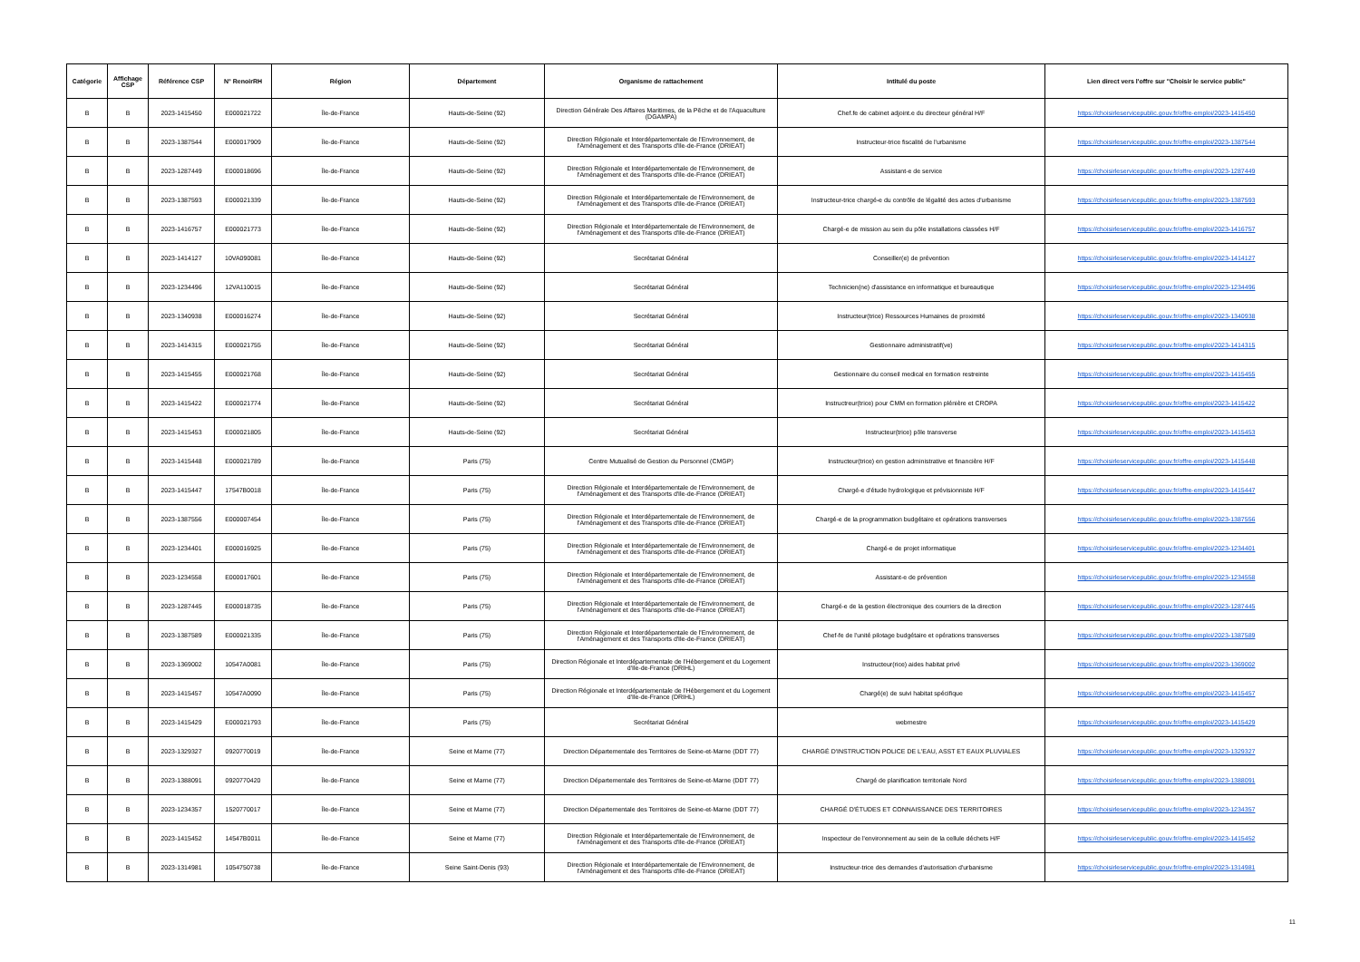| Catégorie | Affichage CSP | Référence CSP | N° RenoirRH | Région | Département | Organisme de rattachement | Intitulé du poste | Lien direct vers l'offre sur "Choisir le service public" |
| --- | --- | --- | --- | --- | --- | --- | --- | --- |
| B | B | 2023-1415450 | E000021722 | Île-de-France | Hauts-de-Seine (92) | Direction Générale Des Affaires Maritimes, de la Pêche et de l'Aquaculture (DGAMPA) | Chef.fe de cabinet adjoint.e du directeur général H/F | https://choisirleservicepublic.gouv.fr/offre-emploi/2023-1415450 |
| B | B | 2023-1387544 | E000017909 | Île-de-France | Hauts-de-Seine (92) | Direction Régionale et Interdépartementale de l'Environnement, de l'Aménagement et des Transports d'Ile-de-France (DRIEAT) | Instructeur-trice fiscalité de l'urbanisme | https://choisirleservicepublic.gouv.fr/offre-emploi/2023-1387544 |
| B | B | 2023-1287449 | E000018696 | Île-de-France | Hauts-de-Seine (92) | Direction Régionale et Interdépartementale de l'Environnement, de l'Aménagement et des Transports d'Ile-de-France (DRIEAT) | Assistant-e de service | https://choisirleservicepublic.gouv.fr/offre-emploi/2023-1287449 |
| B | B | 2023-1387593 | E000021339 | Île-de-France | Hauts-de-Seine (92) | Direction Régionale et Interdépartementale de l'Environnement, de l'Aménagement et des Transports d'Ile-de-France (DRIEAT) | Instructeur-trice chargé-e du contrôle de légalité des actes d'urbanisme | https://choisirleservicepublic.gouv.fr/offre-emploi/2023-1387593 |
| B | B | 2023-1416757 | E000021773 | Île-de-France | Hauts-de-Seine (92) | Direction Régionale et Interdépartementale de l'Environnement, de l'Aménagement et des Transports d'Ile-de-France (DRIEAT) | Chargé-e de mission au sein du pôle installations classées H/F | https://choisirleservicepublic.gouv.fr/offre-emploi/2023-1416757 |
| B | B | 2023-1414127 | 10VA090081 | Île-de-France | Hauts-de-Seine (92) | Secrétariat Général | Conseiller(e) de prévention | https://choisirleservicepublic.gouv.fr/offre-emploi/2023-1414127 |
| B | B | 2023-1234496 | 12VA110015 | Île-de-France | Hauts-de-Seine (92) | Secrétariat Général | Technicien(ne) d'assistance en informatique et bureautique | https://choisirleservicepublic.gouv.fr/offre-emploi/2023-1234496 |
| B | B | 2023-1340938 | E000016274 | Île-de-France | Hauts-de-Seine (92) | Secrétariat Général | Instructeur(trice) Ressources Humaines de proximité | https://choisirleservicepublic.gouv.fr/offre-emploi/2023-1340938 |
| B | B | 2023-1414315 | E000021755 | Île-de-France | Hauts-de-Seine (92) | Secrétariat Général | Gestionnaire administratif(ve) | https://choisirleservicepublic.gouv.fr/offre-emploi/2023-1414315 |
| B | B | 2023-1415455 | E000021768 | Île-de-France | Hauts-de-Seine (92) | Secrétariat Général | Gestionnaire du conseil medical en formation restreinte | https://choisirleservicepublic.gouv.fr/offre-emploi/2023-1415455 |
| B | B | 2023-1415422 | E000021774 | Île-de-France | Hauts-de-Seine (92) | Secrétariat Général | Instructreur(trice) pour CMM en formation plénière et CROPA | https://choisirleservicepublic.gouv.fr/offre-emploi/2023-1415422 |
| B | B | 2023-1415453 | E000021805 | Île-de-France | Hauts-de-Seine (92) | Secrétariat Général | Instructeur(trice) pôle transverse | https://choisirleservicepublic.gouv.fr/offre-emploi/2023-1415453 |
| B | B | 2023-1415448 | E000021789 | Île-de-France | Paris (75) | Centre Mutualisé de Gestion du Personnel (CMGP) | Instructeur(trice) en gestion administrative et financière H/F | https://choisirleservicepublic.gouv.fr/offre-emploi/2023-1415448 |
| B | B | 2023-1415447 | 17547B0018 | Île-de-France | Paris (75) | Direction Régionale et Interdépartementale de l'Environnement, de l'Aménagement et des Transports d'Ile-de-France (DRIEAT) | Chargé-e d'étude hydrologique et prévisionniste H/F | https://choisirleservicepublic.gouv.fr/offre-emploi/2023-1415447 |
| B | B | 2023-1387556 | E000007454 | Île-de-France | Paris (75) | Direction Régionale et Interdépartementale de l'Environnement, de l'Aménagement et des Transports d'Ile-de-France (DRIEAT) | Chargé-e de la programmation budgétaire et opérations transverses | https://choisirleservicepublic.gouv.fr/offre-emploi/2023-1387556 |
| B | B | 2023-1234401 | E000016925 | Île-de-France | Paris (75) | Direction Régionale et Interdépartementale de l'Environnement, de l'Aménagement et des Transports d'Ile-de-France (DRIEAT) | Chargé-e de projet informatique | https://choisirleservicepublic.gouv.fr/offre-emploi/2023-1234401 |
| B | B | 2023-1234558 | E000017601 | Île-de-France | Paris (75) | Direction Régionale et Interdépartementale de l'Environnement, de l'Aménagement et des Transports d'Ile-de-France (DRIEAT) | Assistant-e de prévention | https://choisirleservicepublic.gouv.fr/offre-emploi/2023-1234558 |
| B | B | 2023-1287445 | E000018735 | Île-de-France | Paris (75) | Direction Régionale et Interdépartementale de l'Environnement, de l'Aménagement et des Transports d'Ile-de-France (DRIEAT) | Chargé-e de la gestion électronique des courriers de la direction | https://choisirleservicepublic.gouv.fr/offre-emploi/2023-1287445 |
| B | B | 2023-1387589 | E000021335 | Île-de-France | Paris (75) | Direction Régionale et Interdépartementale de l'Environnement, de l'Aménagement et des Transports d'Ile-de-France (DRIEAT) | Chef-fe de l'unité pilotage budgétaire et opérations transverses | https://choisirleservicepublic.gouv.fr/offre-emploi/2023-1387589 |
| B | B | 2023-1369002 | 10547A0081 | Île-de-France | Paris (75) | Direction Régionale et Interdépartementale de l'Hébergement et du Logement d'Ile-de-France (DRIHL) | Instructeur(rice) aides habitat privé | https://choisirleservicepublic.gouv.fr/offre-emploi/2023-1369002 |
| B | B | 2023-1415457 | 10547A0090 | Île-de-France | Paris (75) | Direction Régionale et Interdépartementale de l'Hébergement et du Logement d'Ile-de-France (DRIHL) | Chargé(e) de suivi habitat spécifique | https://choisirleservicepublic.gouv.fr/offre-emploi/2023-1415457 |
| B | B | 2023-1415429 | E000021793 | Île-de-France | Paris (75) | Secrétariat Général | webmestre | https://choisirleservicepublic.gouv.fr/offre-emploi/2023-1415429 |
| B | B | 2023-1329327 | 0920770019 | Île-de-France | Seine et Marne (77) | Direction Départementale des Territoires de Seine-et-Marne (DDT 77) | CHARGÉ D'INSTRUCTION POLICE DE L'EAU, ASST ET EAUX PLUVIALES | https://choisirleservicepublic.gouv.fr/offre-emploi/2023-1329327 |
| B | B | 2023-1388091 | 0920770420 | Île-de-France | Seine et Marne (77) | Direction Départementale des Territoires de Seine-et-Marne (DDT 77) | Chargé de planification territoriale Nord | https://choisirleservicepublic.gouv.fr/offre-emploi/2023-1388091 |
| B | B | 2023-1234357 | 1520770017 | Île-de-France | Seine et Marne (77) | Direction Départementale des Territoires de Seine-et-Marne (DDT 77) | CHARGÉ D'ÉTUDES ET CONNAISSANCE DES TERRITOIRES | https://choisirleservicepublic.gouv.fr/offre-emploi/2023-1234357 |
| B | B | 2023-1415452 | 14547B0011 | Île-de-France | Seine et Marne (77) | Direction Régionale et Interdépartementale de l'Environnement, de l'Aménagement et des Transports d'Ile-de-France (DRIEAT) | Inspecteur de l'environnement au sein de la cellule déchets H/F | https://choisirleservicepublic.gouv.fr/offre-emploi/2023-1415452 |
| B | B | 2023-1314981 | 1054750738 | Île-de-France | Seine Saint-Denis (93) | Direction Régionale et Interdépartementale de l'Environnement, de l'Aménagement et des Transports d'Ile-de-France (DRIEAT) | Instructeur-trice des demandes d'autorisation d'urbanisme | https://choisirleservicepublic.gouv.fr/offre-emploi/2023-1314981 |
11